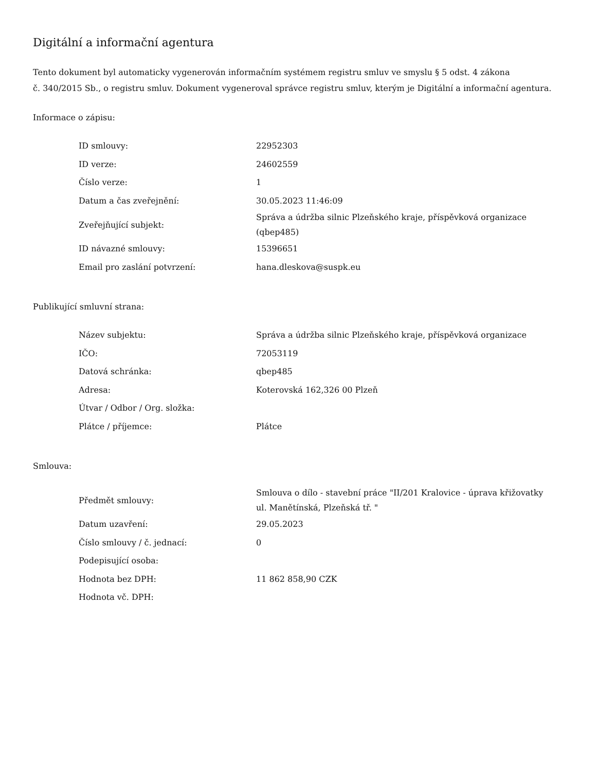Digitální a informační agentura
Tento dokument byl automaticky vygenerován informačním systémem registru smluv ve smyslu § 5 odst. 4 zákona
č. 340/2015 Sb., o registru smluv. Dokument vygeneroval správce registru smluv, kterým je Digitální a informační agentura.
Informace o zápisu:
| ID smlouvy: | 22952303 |
| ID verze: | 24602559 |
| Číslo verze: | 1 |
| Datum a čas zveřejnění: | 30.05.2023 11:46:09 |
| Zveřejňující subjekt: | Správa a údržba silnic Plzeňského kraje, příspěvková organizace (qbep485) |
| ID návazné smlouvy: | 15396651 |
| Email pro zaslání potvrzení: | hana.dleskova@suspk.eu |
Publikující smluvní strana:
| Název subjektu: | Správa a údržba silnic Plzeňského kraje, příspěvková organizace |
| IČO: | 72053119 |
| Datová schránka: | qbep485 |
| Adresa: | Koterovská 162,326 00 Plzeň |
| Útvar / Odbor / Org. složka: | |
| Plátce / příjemce: | Plátce |
Smlouva:
| Předmět smlouvy: | Smlouva o dílo - stavební práce "II/201 Kralovice - úprava křižovatky ul. Manětínská, Plzeňská tř. " |
| Datum uzavření: | 29.05.2023 |
| Číslo smlouvy / č. jednací: | 0 |
| Podepisující osoba: | |
| Hodnota bez DPH: | 11 862 858,90 CZK |
| Hodnota vč. DPH: | |